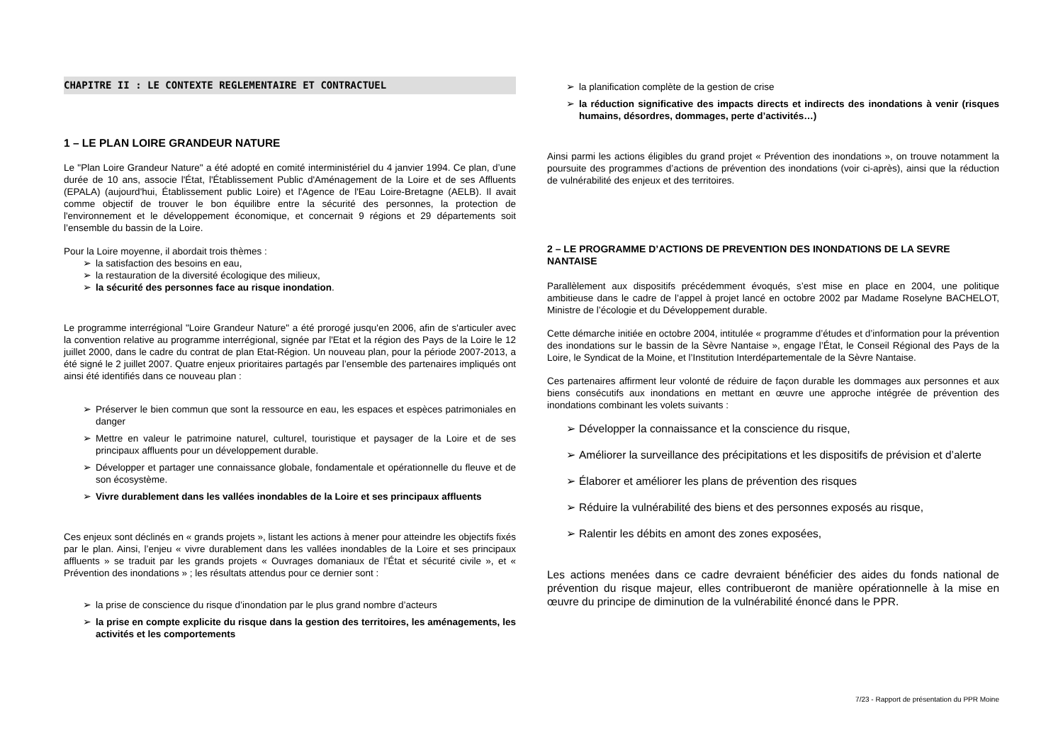CHAPITRE II : LE CONTEXTE REGLEMENTAIRE ET CONTRACTUEL
1 – LE PLAN LOIRE GRANDEUR NATURE
Le "Plan Loire Grandeur Nature" a été adopté en comité interministériel du 4 janvier 1994. Ce plan, d’une durée de 10 ans, associe l'État, l'Établissement Public d'Aménagement de la Loire et de ses Affluents (EPALA) (aujourd'hui, Établissement public Loire) et l'Agence de l'Eau Loire-Bretagne (AELB). Il avait comme objectif de trouver le bon équilibre entre la sécurité des personnes, la protection de l'environnement et le développement économique, et concernait 9 régions et 29 départements soit l’ensemble du bassin de la Loire.
Pour la Loire moyenne, il abordait trois thèmes :
➢ la satisfaction des besoins en eau,
➢ la restauration de la diversité écologique des milieux,
➢ la sécurité des personnes face au risque inondation.
Le programme interrégional "Loire Grandeur Nature" a été prorogé jusqu'en 2006, afin de s'articuler avec la convention relative au programme interrégional, signée par l'Etat et la région des Pays de la Loire le 12 juillet 2000, dans le cadre du contrat de plan Etat-Région. Un nouveau plan, pour la période 2007-2013, a été signé le 2 juillet 2007. Quatre enjeux prioritaires partagés par l’ensemble des partenaires impliqués ont ainsi été identifiés dans ce nouveau plan :
➢ Préserver le bien commun que sont la ressource en eau, les espaces et espèces patrimoniales en danger
➢ Mettre en valeur le patrimoine naturel, culturel, touristique et paysager de la Loire et de ses principaux affluents pour un développement durable.
➢ Développer et partager une connaissance globale, fondamentale et opérationnelle du fleuve et de son écosystème.
➢ Vivre durablement dans les vallées inondables de la Loire et ses principaux affluents
Ces enjeux sont déclinés en « grands projets », listant les actions à mener pour atteindre les objectifs fixés par le plan. Ainsi, l’enjeu « vivre durablement dans les vallées inondables de la Loire et ses principaux affluents » se traduit par les grands projets « Ouvrages domaniaux de l’État et sécurité civile », et « Prévention des inondations » ; les résultats attendus pour ce dernier sont :
➢ la prise de conscience du risque d’inondation par le plus grand nombre d’acteurs
➢ la prise en compte explicite du risque dans la gestion des territoires, les aménagements, les activités et les comportements
➢ la planification complète de la gestion de crise
➢ la réduction significative des impacts directs et indirects des inondations à venir (risques humains, désordres, dommages, perte d’activités…)
Ainsi parmi les actions éligibles du grand projet « Prévention des inondations », on trouve notamment la poursuite des programmes d’actions de prévention des inondations (voir ci-après), ainsi que la réduction de vulnérabilité des enjeux et des territoires.
2 – LE PROGRAMME D’ACTIONS DE PREVENTION DES INONDATIONS DE LA SEVRE NANTAISE
Parallèlement aux dispositifs précédemment évoqués, s’est mise en place en 2004, une politique ambitieuse dans le cadre de l’appel à projet lancé en octobre 2002 par Madame Roselyne BACHELOT, Ministre de l’écologie et du Développement durable.
Cette démarche initiée en octobre 2004, intitulée « programme d’études et d’information pour la prévention des inondations sur le bassin de la Sèvre Nantaise », engage l’État, le Conseil Régional des Pays de la Loire, le Syndicat de la Moine, et l’Institution Interdépartementale de la Sèvre Nantaise.
Ces partenaires affirment leur volonté de réduire de façon durable les dommages aux personnes et aux biens consécutifs aux inondations en mettant en œuvre une approche intégrée de prévention des inondations combinant les volets suivants :
➢ Développer la connaissance et la conscience du risque,
➢ Améliorer la surveillance des précipitations et les dispositifs de prévision et d’alerte
➢ Élaborer et améliorer les plans de prévention des risques
➢ Réduire la vulnérabilité des biens et des personnes exposés au risque,
➢ Ralentir les débits en amont des zones exposées,
Les actions menées dans ce cadre devraient bénéficier des aides du fonds national de prévention du risque majeur, elles contribueront de manière opérationnelle à la mise en œuvre du principe de diminution de la vulnérabilité énoncé dans le PPR.
7/23 - Rapport de présentation du PPR Moine